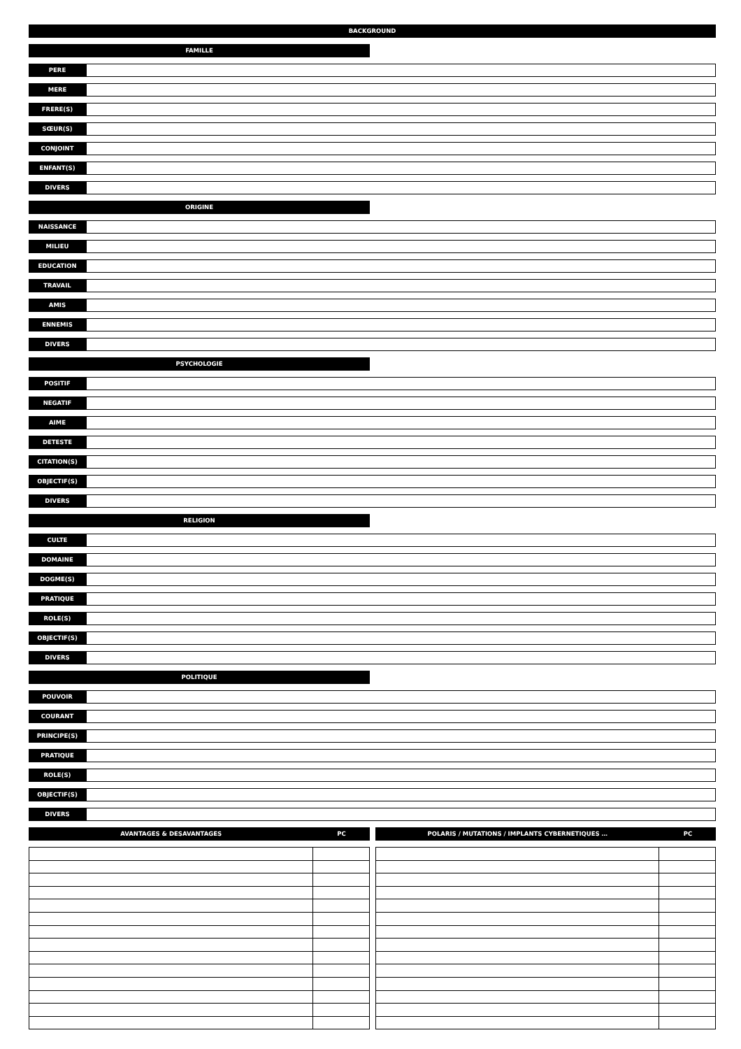BACKGROUND
FAMILLE
PERE
MERE
FRERE(S)
SŒUR(S)
CONJOINT
ENFANT(S)
DIVERS
ORIGINE
NAISSANCE
MILIEU
EDUCATION
TRAVAIL
AMIS
ENNEMIS
DIVERS
PSYCHOLOGIE
POSITIF
NEGATIF
AIME
DETESTE
CITATION(S)
OBJECTIF(S)
DIVERS
RELIGION
CULTE
DOMAINE
DOGME(S)
PRATIQUE
ROLE(S)
OBJECTIF(S)
DIVERS
POLITIQUE
POUVOIR
COURANT
PRINCIPE(S)
PRATIQUE
ROLE(S)
OBJECTIF(S)
DIVERS
AVANTAGES & DESAVANTAGES PC POLARIS / MUTATIONS / IMPLANTS CYBERNETIQUES … PC